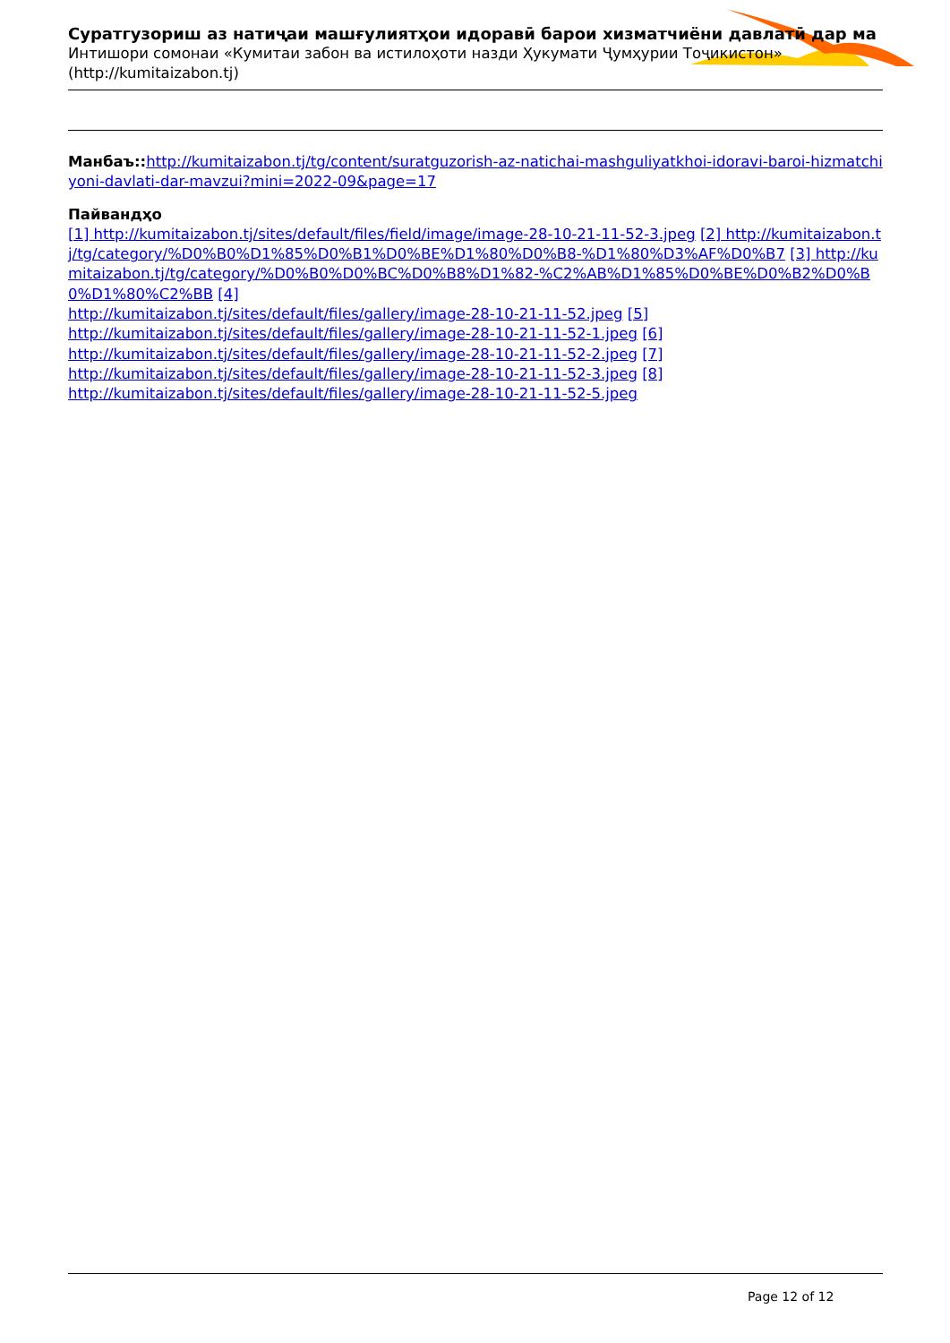Суратгузориш аз натиҷаи машғулиятҳои идоравӣ барои хизматчиёни давлатӣ дар ма
Интишори сомонаи «Кумитаи забон ва истилоҳоти назди Ҳукумати Ҷумҳурии Тоҷикистон» (http://kumitaizabon.tj)
Манбаъ:: http://kumitaizabon.tj/tg/content/suratguzorish-az-natichai-mashguliyatkhoi-idoravi-baroi-hizmatchiyoni-davlati-dar-mavzui?mini=2022-09&page=17
Пайвандҳо
[1] http://kumitaizabon.tj/sites/default/files/field/image/image-28-10-21-11-52-3.jpeg [2] http://kumitaizabon.tj/tg/category/%D0%B0%D1%85%D0%B1%D0%BE%D1%80%D0%B8-%D1%80%D3%AF%D0%B7 [3] http://kumitaizabon.tj/tg/category/%D0%B0%D0%BC%D0%B8%D1%82-%C2%AB%D1%85%D0%BE%D0%B2%D0%B0%D1%80%C2%BB [4]
http://kumitaizabon.tj/sites/default/files/gallery/image-28-10-21-11-52.jpeg [5]
http://kumitaizabon.tj/sites/default/files/gallery/image-28-10-21-11-52-1.jpeg [6]
http://kumitaizabon.tj/sites/default/files/gallery/image-28-10-21-11-52-2.jpeg [7]
http://kumitaizabon.tj/sites/default/files/gallery/image-28-10-21-11-52-3.jpeg [8]
http://kumitaizabon.tj/sites/default/files/gallery/image-28-10-21-11-52-5.jpeg
Page 12 of 12